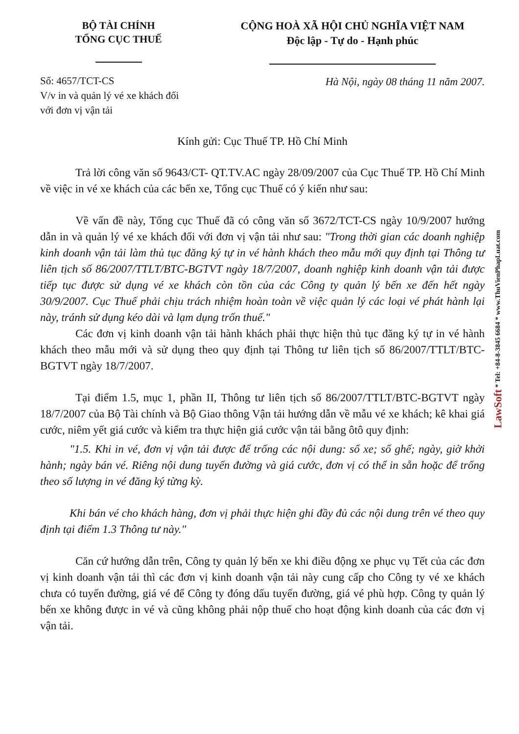BỘ TÀI CHÍNH
TỔNG CỤC THUẾ
CỘNG HOÀ XÃ HỘI CHỦ NGHĨA VIỆT NAM
Độc lập - Tự do - Hạnh phúc
Số: 4657/TCT-CS
V/v in và quản lý vé xe khách đối
với đơn vị vận tải
Hà Nội, ngày 08 tháng 11 năm 2007.
Kính gửi: Cục Thuế TP. Hồ Chí Minh
Trả lời công văn số 9643/CT- QT.TV.AC ngày 28/09/2007 của Cục Thuế TP. Hồ Chí Minh về việc in vé xe khách của các bến xe, Tổng cục Thuế có ý kiến như sau:
Về vấn đề này, Tổng cục Thuế đã có công văn số 3672/TCT-CS ngày 10/9/2007 hướng dẫn in và quản lý vé xe khách đối với đơn vị vận tải như sau: "Trong thời gian các doanh nghiệp kinh doanh vận tải làm thủ tục đăng ký tự in vé hành khách theo mẫu mới quy định tại Thông tư liên tịch số 86/2007/TTLT/BTC-BGTVT ngày 18/7/2007, doanh nghiệp kinh doanh vận tải được tiếp tục được sử dụng vé xe khách còn tồn của các Công ty quản lý bến xe đến hết ngày 30/9/2007. Cục Thuế phải chịu trách nhiệm hoàn toàn về việc quản lý các loại vé phát hành lại này, tránh sử dụng kéo dài và lạm dụng trốn thuế."
Các đơn vị kinh doanh vận tải hành khách phải thực hiện thủ tục đăng ký tự in vé hành khách theo mẫu mới và sử dụng theo quy định tại Thông tư liên tịch số 86/2007/TTLT/BTC-BGTVT ngày 18/7/2007.
Tại điểm 1.5, mục 1, phần II, Thông tư liên tịch số 86/2007/TTLT/BTC-BGTVT ngày 18/7/2007 của Bộ Tài chính và Bộ Giao thông Vận tải hướng dẫn về mẫu vé xe khách; kê khai giá cước, niêm yết giá cước và kiểm tra thực hiện giá cước vận tải bằng ôtô quy định:
"1.5. Khi in vé, đơn vị vận tải được để trống các nội dung: số xe; số ghế; ngày, giờ khởi hành; ngày bán vé. Riêng nội dung tuyến đường và giá cước, đơn vị có thể in sẵn hoặc để trống theo số lượng in vé đăng ký từng kỳ.
Khi bán vé cho khách hàng, đơn vị phải thực hiện ghi đầy đủ các nội dung trên vé theo quy định tại điểm 1.3 Thông tư này."
Căn cứ hướng dẫn trên, Công ty quản lý bến xe khi điều động xe phục vụ Tết của các đơn vị kinh doanh vận tải thì các đơn vị kinh doanh vận tải này cung cấp cho Công ty vé xe khách chưa có tuyến đường, giá vé để Công ty đóng dấu tuyến đường, giá vé phù hợp. Công ty quản lý bến xe không được in vé và cũng không phải nộp thuế cho hoạt động kinh doanh của các đơn vị vận tải.
LawSoft * Tel: +84-8-3845 6684 * www.ThuVienPhapLuat.com